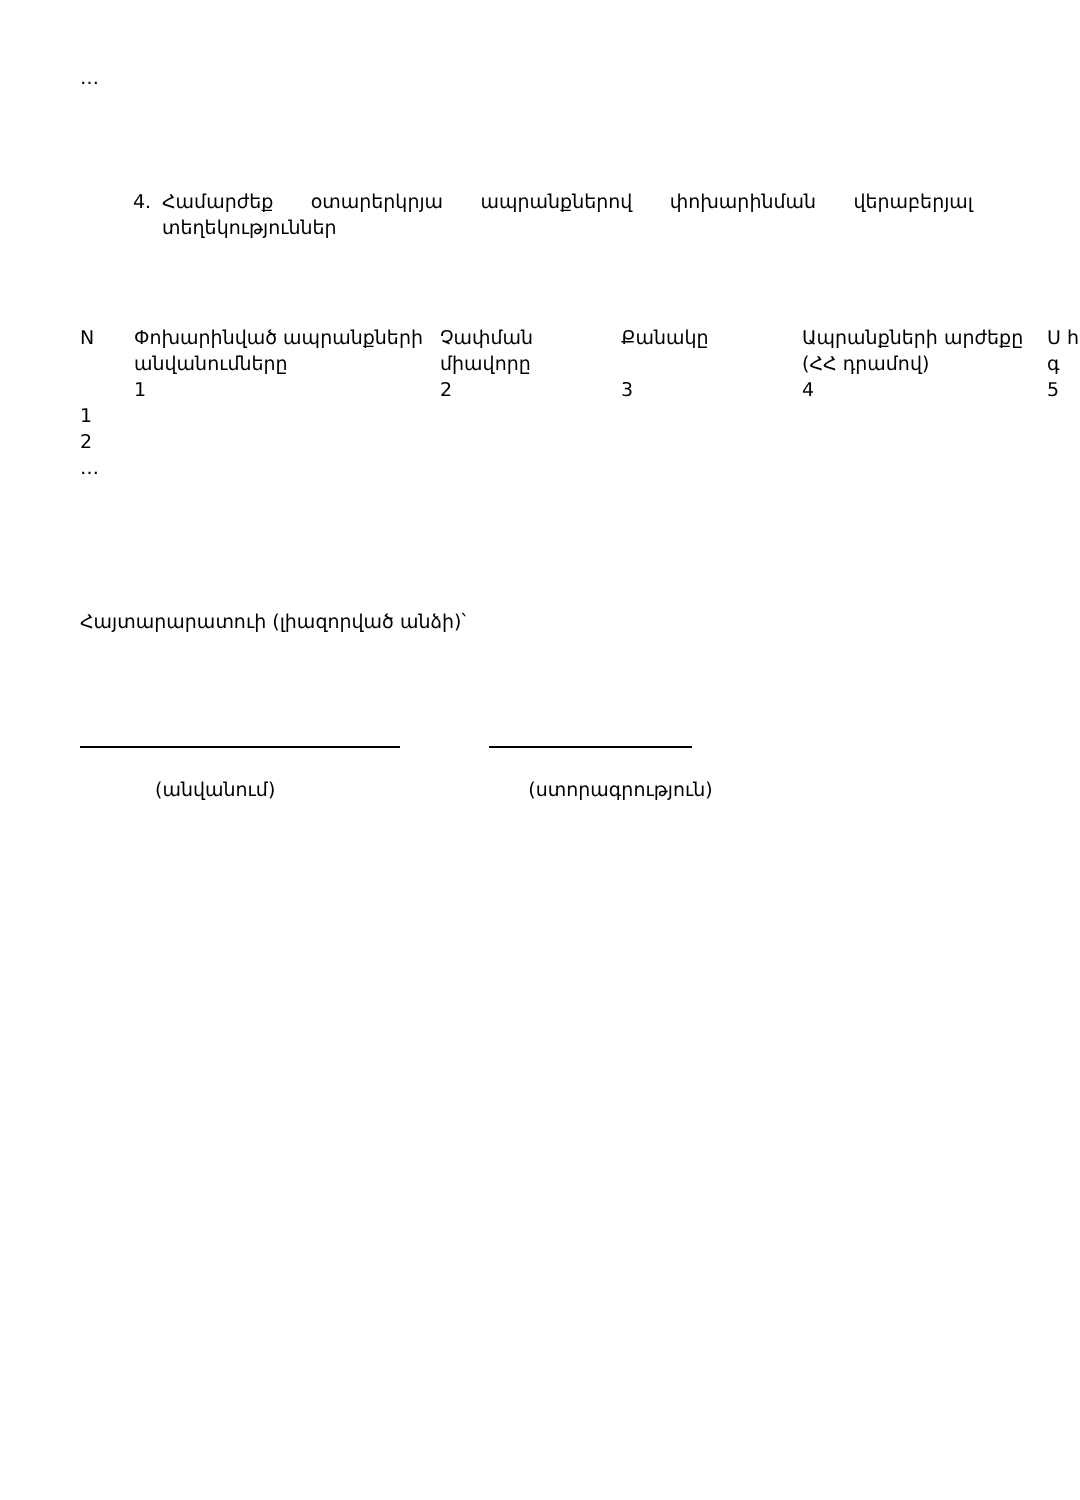…
4. Համարժեք օտարերկրյա ապրանքներով փոխարինման վերաբերյալ տեղեկություններ
| N | Փոխարինված ապրանքների անվանումները | Չափման միավորը | Քանակը | Ապրանքների արժեքը (ՀՀ դրամով) | Ս հ գ |
| --- | --- | --- | --- | --- | --- |
| | 1 | 2 | 3 | 4 | 5 |
| 1 | | | | | |
| 2 | | | | | |
| … | | | | | |
Հայտարարատուի (լիազորված անձի)՝
(անվանում) (ստորագրություն)